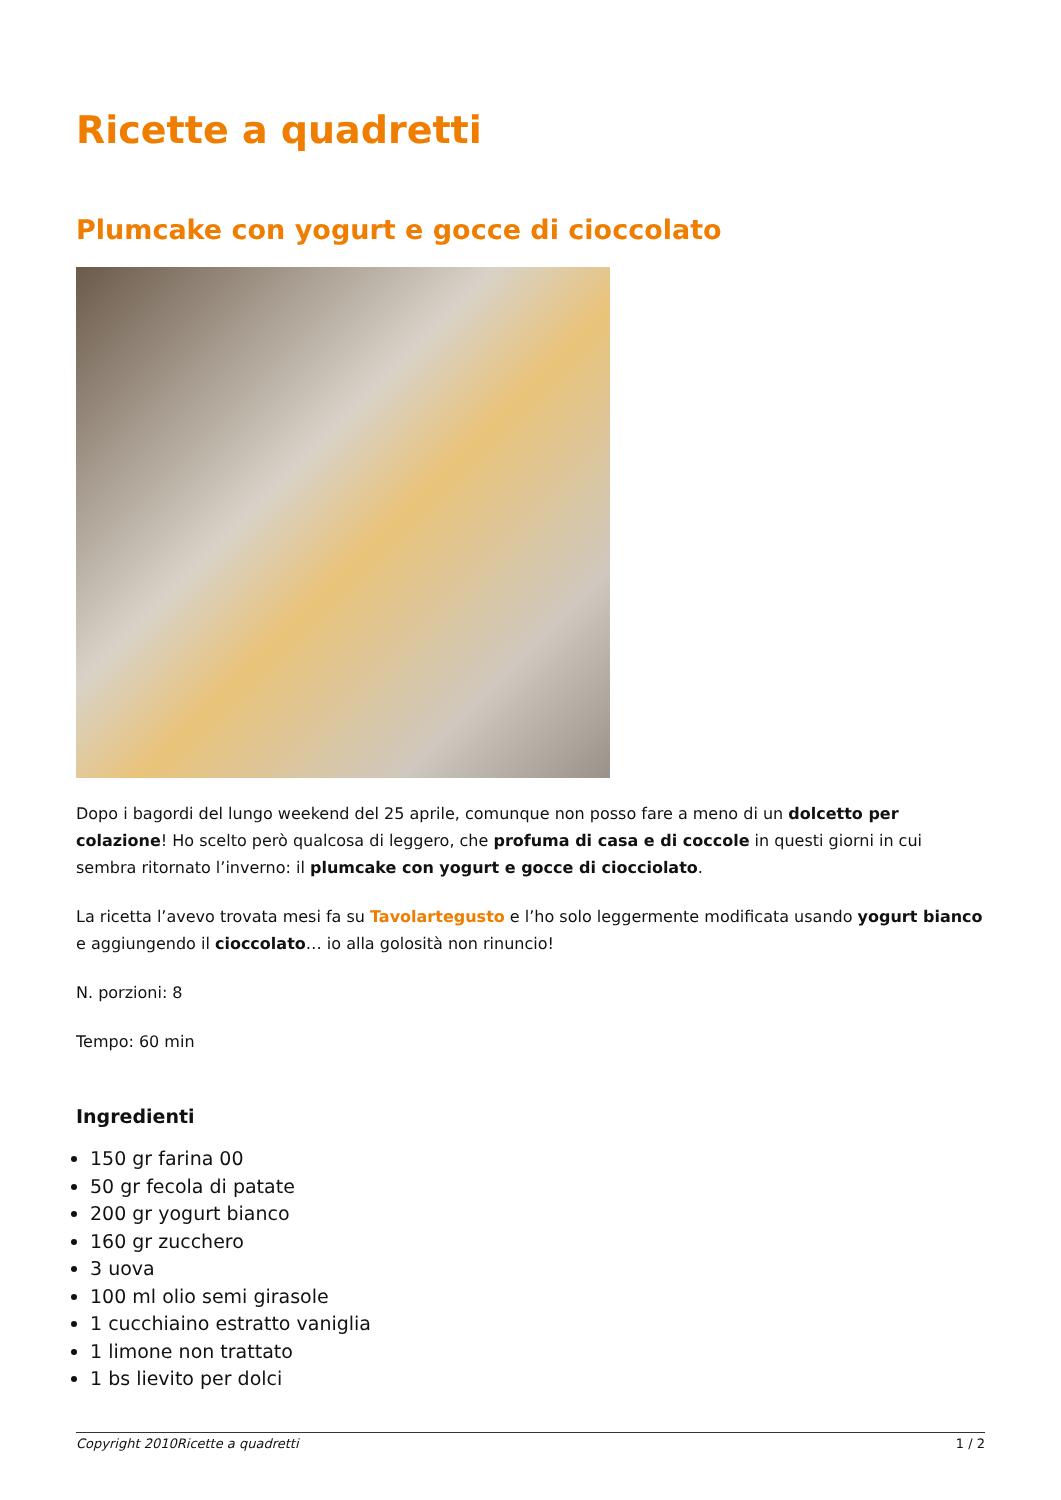Ricette a quadretti
Plumcake con yogurt e gocce di cioccolato
Dopo i bagordi del lungo weekend del 25 aprile, comunque non posso fare a meno di un dolcetto per colazione! Ho scelto però qualcosa di leggero, che profuma di casa e di coccole in questi giorni in cui sembra ritornato l’inverno: il plumcake con yogurt e gocce di ciocciolato.
La ricetta l’avevo trovata mesi fa su Tavolartegusto e l’ho solo leggermente modificata usando yogurt bianco e aggiungendo il cioccolato… io alla golosità non rinuncio!
N. porzioni: 8
Tempo: 60 min
Ingredienti
150 gr farina 00
50 gr fecola di patate
200 gr yogurt bianco
160 gr zucchero
3 uova
100 ml olio semi girasole
1 cucchiaino estratto vaniglia
1 limone non trattato
1 bs lievito per dolci
Copyright 2010Ricette a quadretti 1 / 2